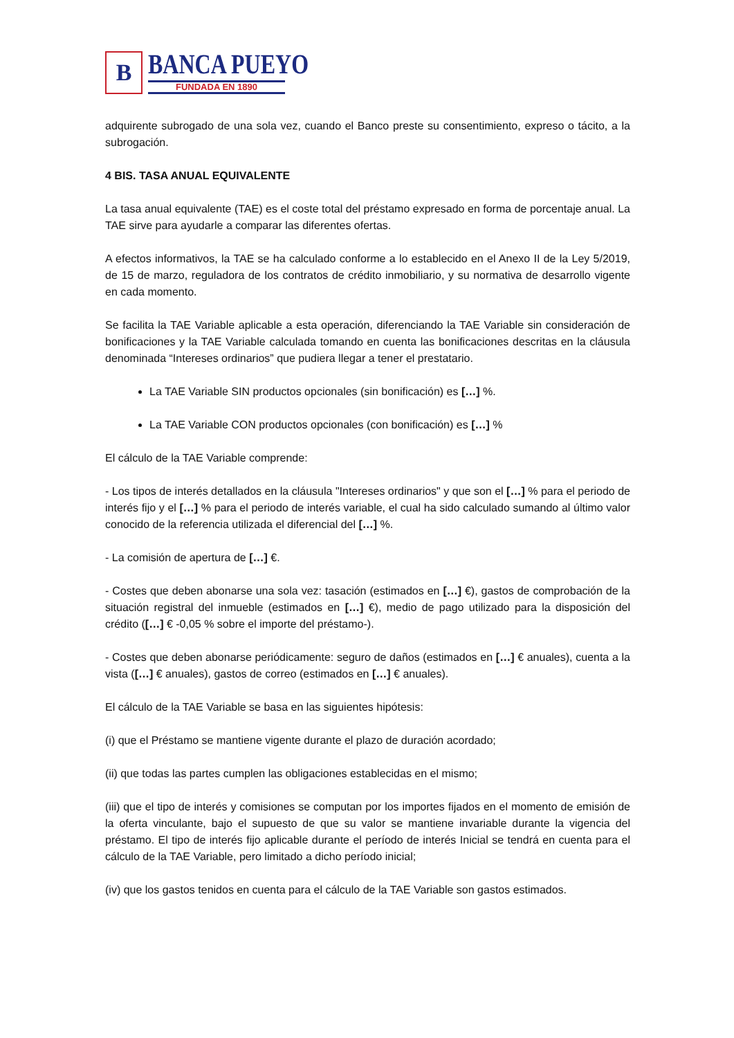B
BANCA PUEYO
FUNDADA EN 1890
adquirente subrogado de una sola vez, cuando el Banco preste su consentimiento, expreso o tácito, a la subrogación.
4 BIS. TASA ANUAL EQUIVALENTE
La tasa anual equivalente (TAE) es el coste total del préstamo expresado en forma de porcentaje anual. La TAE sirve para ayudarle a comparar las diferentes ofertas.
A efectos informativos, la TAE se ha calculado conforme a lo establecido en el Anexo II de la Ley 5/2019, de 15 de marzo, reguladora de los contratos de crédito inmobiliario, y su normativa de desarrollo vigente en cada momento.
Se facilita la TAE Variable aplicable a esta operación, diferenciando la TAE Variable sin consideración de bonificaciones y la TAE Variable calculada tomando en cuenta las bonificaciones descritas en la cláusula denominada “Intereses ordinarios” que pudiera llegar a tener el prestatario.
La TAE Variable SIN productos opcionales (sin bonificación) es […] %.
La TAE Variable CON productos opcionales (con bonificación) es […] %
El cálculo de la TAE Variable comprende:
- Los tipos de interés detallados en la cláusula "Intereses ordinarios" y que son el […] % para el periodo de interés fijo y el […] % para el periodo de interés variable, el cual ha sido calculado sumando al último valor conocido de la referencia utilizada el diferencial del […] %.
- La comisión de apertura de […] €.
- Costes que deben abonarse una sola vez: tasación (estimados en […] €), gastos de comprobación de la situación registral del inmueble (estimados en […] €), medio de pago utilizado para la disposición del crédito ([…] € -0,05 % sobre el importe del préstamo-).
- Costes que deben abonarse periódicamente: seguro de daños (estimados en […] € anuales), cuenta a la vista ([…] € anuales), gastos de correo (estimados en […] € anuales).
El cálculo de la TAE Variable se basa en las siguientes hipótesis:
(i) que el Préstamo se mantiene vigente durante el plazo de duración acordado;
(ii) que todas las partes cumplen las obligaciones establecidas en el mismo;
(iii) que el tipo de interés y comisiones se computan por los importes fijados en el momento de emisión de la oferta vinculante, bajo el supuesto de que su valor se mantiene invariable durante la vigencia del préstamo. El tipo de interés fijo aplicable durante el período de interés Inicial se tendrá en cuenta para el cálculo de la TAE Variable, pero limitado a dicho período inicial;
(iv) que los gastos tenidos en cuenta para el cálculo de la TAE Variable son gastos estimados.